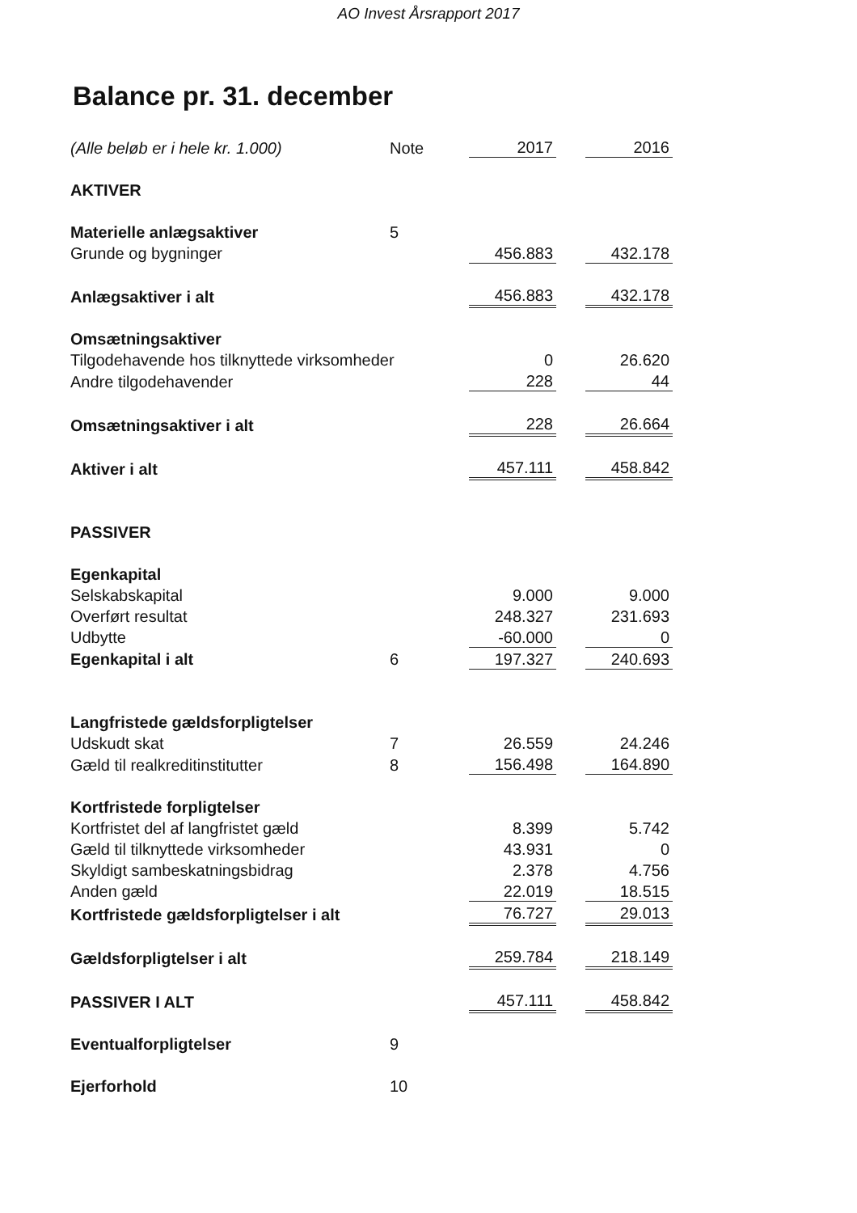AO Invest Årsrapport 2017
Balance pr. 31. december
| (Alle beløb er i hele kr. 1.000) | Note | 2017 | | 2016 |
| AKTIVER | | | | |
| Materielle anlægsaktiver | 5 | | | |
| Grunde og bygninger | | 456.883 | | 432.178 |
| Anlægsaktiver i alt | | 456.883 | | 432.178 |
| Omsætningsaktiver | | | | |
| Tilgodehavende hos tilknyttede virksomheder | | 0 | | 26.620 |
| Andre tilgodehavender | | 228 | | 44 |
| Omsætningsaktiver i alt | | 228 | | 26.664 |
| Aktiver i alt | | 457.111 | | 458.842 |
| PASSIVER | | | | |
| Egenkapital | | | | |
| Selskabskapital | | 9.000 | | 9.000 |
| Overført resultat | | 248.327 | | 231.693 |
| Udbytte | | -60.000 | | 0 |
| Egenkapital i alt | 6 | 197.327 | | 240.693 |
| Langfristede gældsforpligtelser | | | | |
| Udskudt skat | 7 | 26.559 | | 24.246 |
| Gæld til realkreditinstitutter | 8 | 156.498 | | 164.890 |
| Kortfristede forpligtelser | | | | |
| Kortfristet del af langfristet gæld | | 8.399 | | 5.742 |
| Gæld til tilknyttede virksomheder | | 43.931 | | 0 |
| Skyldigt sambeskatningsbidrag | | 2.378 | | 4.756 |
| Anden gæld | | 22.019 | | 18.515 |
| Kortfristede gældsforpligtelser i alt | | 76.727 | | 29.013 |
| Gældsforpligtelser i alt | | 259.784 | | 218.149 |
| PASSIVER I ALT | | 457.111 | | 458.842 |
| Eventualforpligtelser | 9 | | | |
| Ejerforhold | 10 | | | |